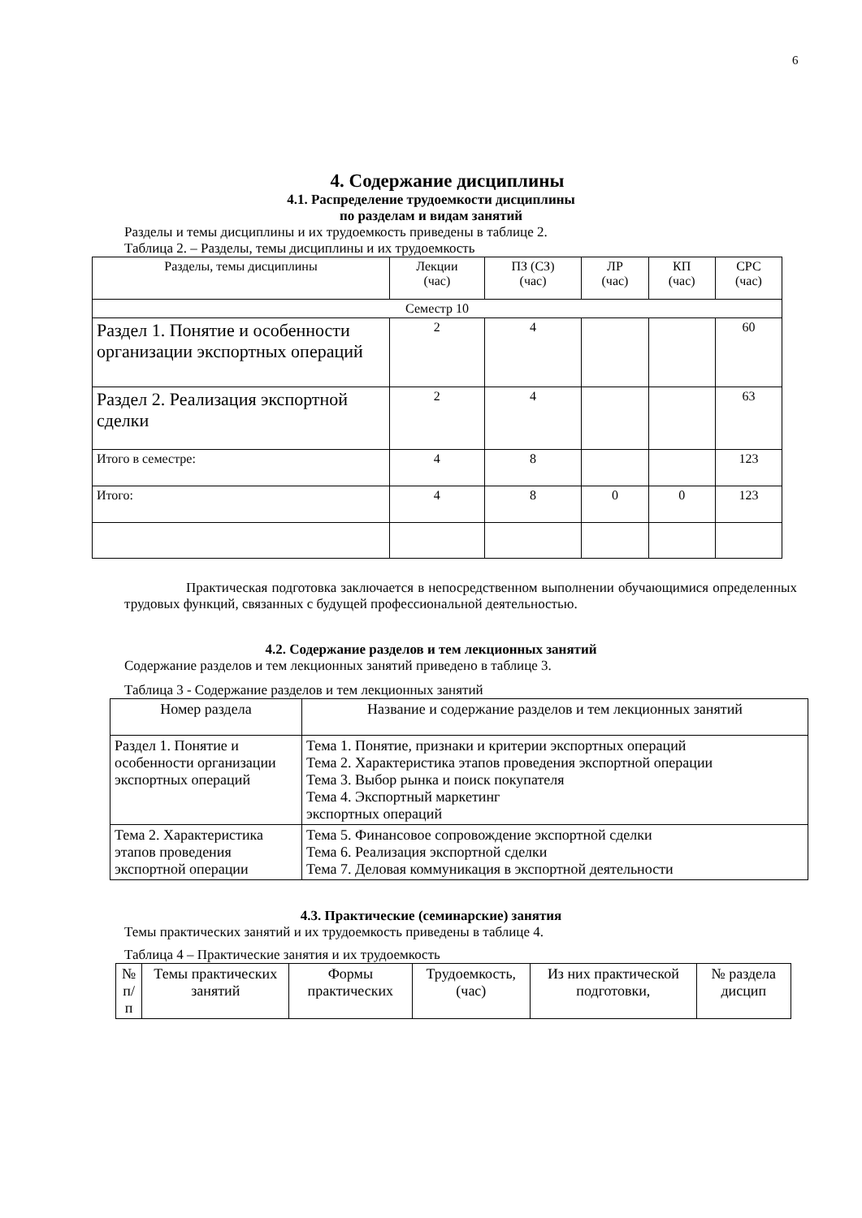6
4. Содержание дисциплины
4.1. Распределение трудоемкости дисциплины
по разделам и видам занятий
Разделы и темы дисциплины и их трудоемкость приведены в таблице 2.
Таблица 2. – Разделы, темы дисциплины и их трудоемкость
| Разделы, темы дисциплины | Лекции (час) | ПЗ (СЗ) (час) | ЛР (час) | КП (час) | СРС (час) |
| --- | --- | --- | --- | --- | --- |
| Семестр 10 | | | | | |
| Раздел 1. Понятие и особенности организации экспортных операций | 2 | 4 | | | 60 |
| Раздел 2. Реализация экспортной сделки | 2 | 4 | | | 63 |
| Итого в семестре: | 4 | 8 | | | 123 |
| Итого: | 4 | 8 | 0 | 0 | 123 |
Практическая подготовка заключается в непосредственном выполнении обучающимися определенных трудовых функций, связанных с будущей профессиональной деятельностью.
4.2. Содержание разделов и тем лекционных занятий
Содержание разделов и тем лекционных занятий приведено в таблице 3.
Таблица 3 - Содержание разделов и тем лекционных занятий
| Номер раздела | Название и содержание разделов и тем лекционных занятий |
| --- | --- |
| Раздел 1. Понятие и особенности организации экспортных операций | Тема 1. Понятие, признаки и критерии экспортных операций Тема 2. Характеристика этапов проведения экспортной операции Тема 3. Выбор рынка и поиск покупателя Тема 4. Экспортный маркетинг экспортных операций |
| Тема 2. Характеристика этапов проведения экспортной операции | Тема 5. Финансовое сопровождение экспортной сделки Тема 6. Реализация экспортной сделки Тема 7. Деловая коммуникация в экспортной деятельности |
4.3. Практические (семинарские) занятия
Темы практических занятий и их трудоемкость приведены в таблице 4.
Таблица 4 – Практические занятия и их трудоемкость
| № п/п | Темы практических занятий | Формы практических | Трудоемкость, (час) | Из них практической подготовки, | № раздела дисцип |
| --- | --- | --- | --- | --- | --- |